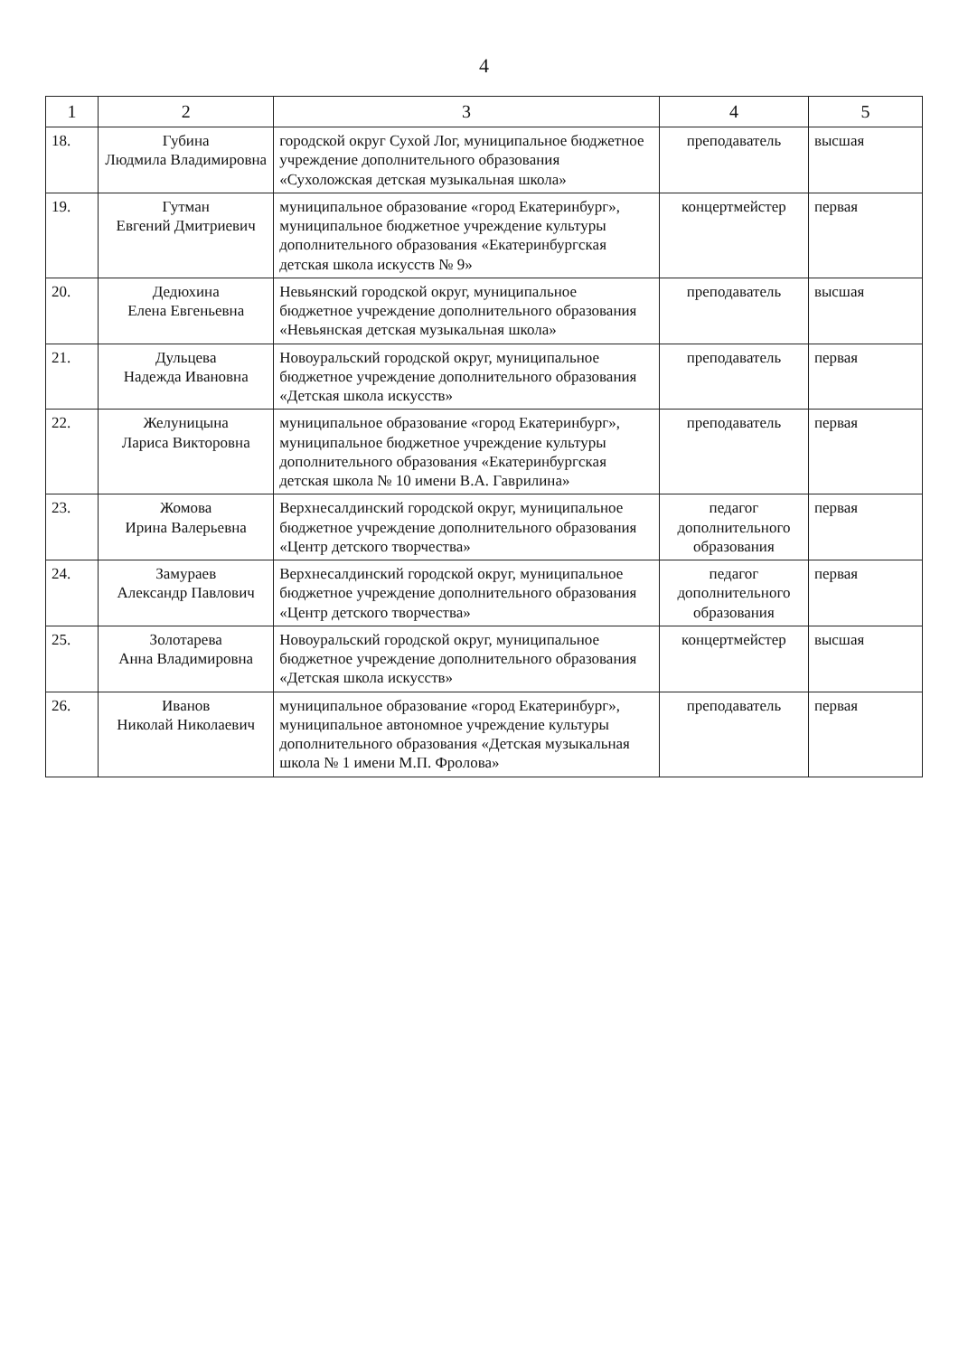4
| 1 | 2 | 3 | 4 | 5 |
| --- | --- | --- | --- | --- |
| 18. | Губина Людмила Владимировна | городской округ Сухой Лог, муниципальное бюджетное учреждение дополнительного образования «Сухоложская детская музыкальная школа» | преподаватель | высшая |
| 19. | Гутман Евгений Дмитриевич | муниципальное образование «город Екатеринбург», муниципальное бюджетное учреждение культуры дополнительного образования «Екатеринбургская детская школа искусств № 9» | концертмейстер | первая |
| 20. | Дедюхина Елена Евгеньевна | Невьянский городской округ, муниципальное бюджетное учреждение дополнительного образования «Невьянская детская музыкальная школа» | преподаватель | высшая |
| 21. | Дульцева Надежда Ивановна | Новоуральский городской округ, муниципальное бюджетное учреждение дополнительного образования «Детская школа искусств» | преподаватель | первая |
| 22. | Желуницына Лариса Викторовна | муниципальное образование «город Екатеринбург», муниципальное бюджетное учреждение культуры дополнительного образования «Екатеринбургская детская школа № 10 имени В.А. Гаврилина» | преподаватель | первая |
| 23. | Жомова Ирина Валерьевна | Верхнесалдинский городской округ, муниципальное бюджетное учреждение дополнительного образования «Центр детского творчества» | педагог дополнительного образования | первая |
| 24. | Замураев Александр Павлович | Верхнесалдинский городской округ, муниципальное бюджетное учреждение дополнительного образования «Центр детского творчества» | педагог дополнительного образования | первая |
| 25. | Золотарева Анна Владимировна | Новоуральский городской округ, муниципальное бюджетное учреждение дополнительного образования «Детская школа искусств» | концертмейстер | высшая |
| 26. | Иванов Николай Николаевич | муниципальное образование «город Екатеринбург», муниципальное автономное учреждение культуры дополнительного образования «Детская музыкальная школа № 1 имени М.П. Фролова» | преподаватель | первая |